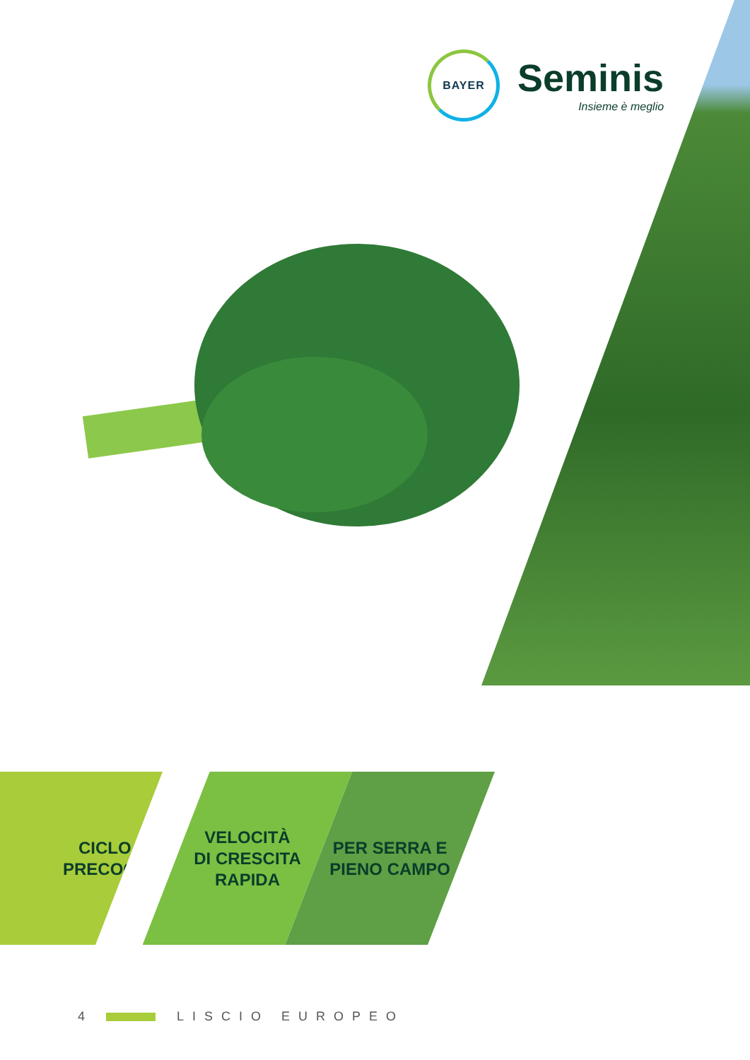BAYER
Seminis
Insieme è meglio
CICLO
PRECOCE
VELOCITÀ
DI CRESCITA
RAPIDA
PER SERRA E
PIENO CAMPO
4 LISCIO EUROPEO